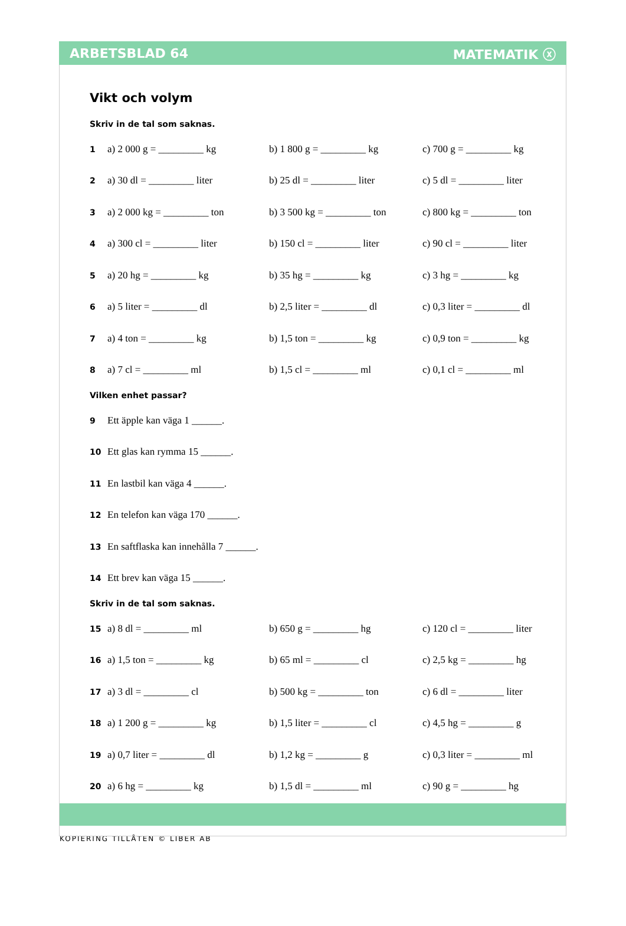ARBETSBLAD 64 MATEMATIK ⓧ
Vikt och volym
Skriv in de tal som saknas.
1 a) 2 000 g = _________ kg b) 1 800 g = _________ kg c) 700 g = _________ kg
2 a) 30 dl = _________ liter b) 25 dl = _________ liter c) 5 dl = _________ liter
3 a) 2 000 kg = _________ ton b) 3 500 kg = _________ ton c) 800 kg = _________ ton
4 a) 300 cl = _________ liter b) 150 cl = _________ liter c) 90 cl = _________ liter
5 a) 20 hg = _________ kg b) 35 hg = _________ kg c) 3 hg = _________ kg
6 a) 5 liter = _________ dl b) 2,5 liter = _________ dl c) 0,3 liter = _________ dl
7 a) 4 ton = _________ kg b) 1,5 ton = _________ kg c) 0,9 ton = _________ kg
8 a) 7 cl = _________ ml b) 1,5 cl = _________ ml c) 0,1 cl = _________ ml
Vilken enhet passar?
9 Ett äpple kan väga 1 ______.
10 Ett glas kan rymma 15 ______.
11 En lastbil kan väga 4 ______.
12 En telefon kan väga 170 ______.
13 En saftflaska kan innehålla 7 ______.
14 Ett brev kan väga 15 ______.
Skriv in de tal som saknas.
15 a) 8 dl = _________ ml b) 650 g = _________ hg c) 120 cl = _________ liter
16 a) 1,5 ton = _________ kg b) 65 ml = _________ cl c) 2,5 kg = _________ hg
17 a) 3 dl = _________ cl b) 500 kg = _________ ton c) 6 dl = _________ liter
18 a) 1 200 g = _________ kg b) 1,5 liter = _________ cl c) 4,5 hg = _________ g
19 a) 0,7 liter = _________ dl b) 1,2 kg = _________ g c) 0,3 liter = _________ ml
20 a) 6 hg = _________ kg b) 1,5 dl = _________ ml c) 90 g = _________ hg
KOPIERING TILLÅTEN © LIBER AB